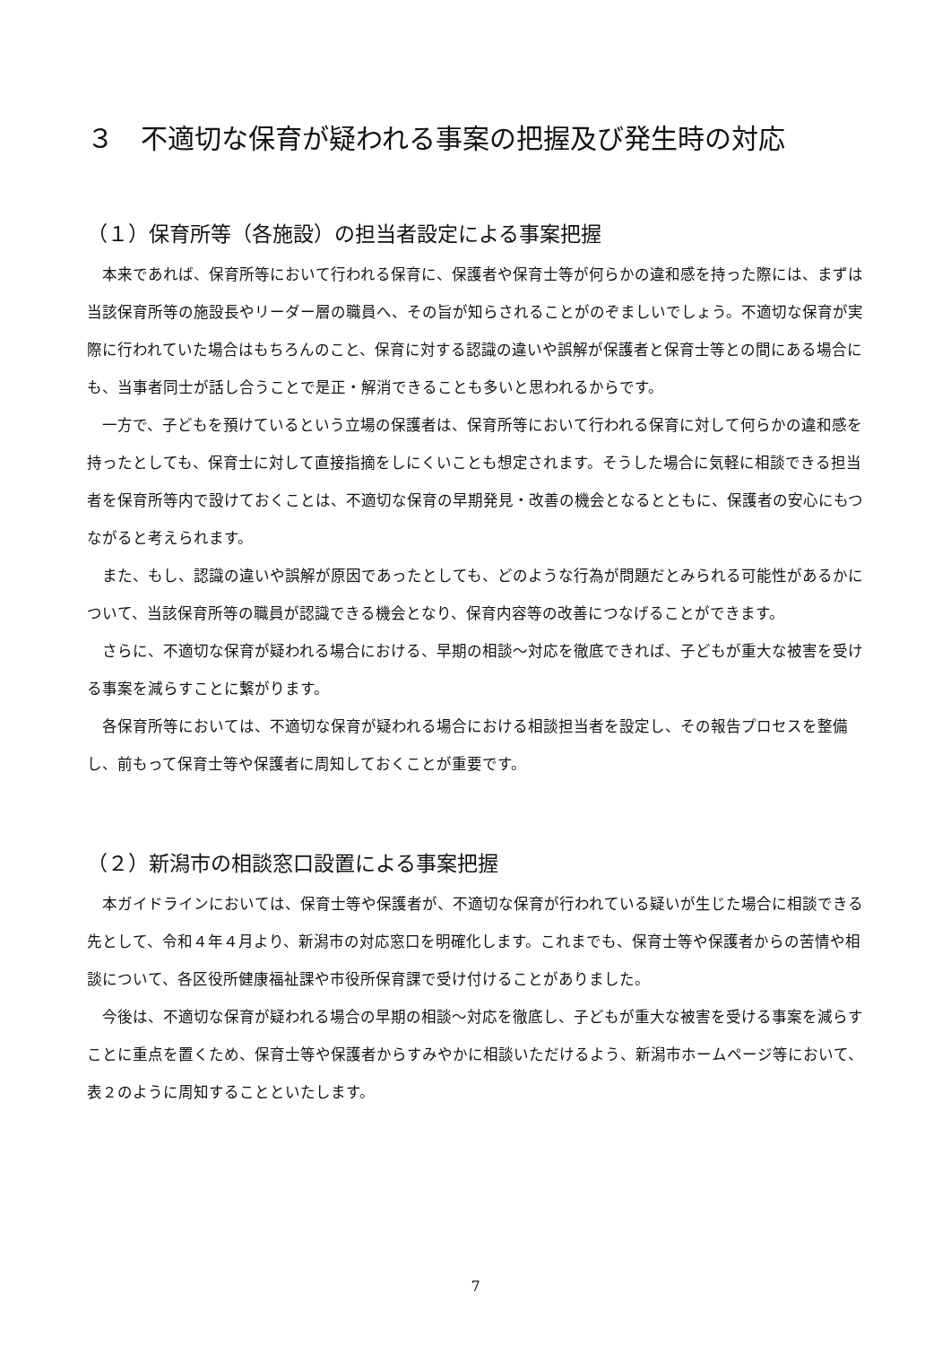３　不適切な保育が疑われる事案の把握及び発生時の対応
（１）保育所等（各施設）の担当者設定による事案把握
本来であれば、保育所等において行われる保育に、保護者や保育士等が何らかの違和感を持った際には、まずは当該保育所等の施設長やリーダー層の職員へ、その旨が知らされることがのぞましいでしょう。不適切な保育が実際に行われていた場合はもちろんのこと、保育に対する認識の違いや誤解が保護者と保育士等との間にある場合にも、当事者同士が話し合うことで是正・解消できることも多いと思われるからです。
一方で、子どもを預けているという立場の保護者は、保育所等において行われる保育に対して何らかの違和感を持ったとしても、保育士に対して直接指摘をしにくいことも想定されます。そうした場合に気軽に相談できる担当者を保育所等内で設けておくことは、不適切な保育の早期発見・改善の機会となるとともに、保護者の安心にもつながると考えられます。
また、もし、認識の違いや誤解が原因であったとしても、どのような行為が問題だとみられる可能性があるかについて、当該保育所等の職員が認識できる機会となり、保育内容等の改善につなげることができます。
さらに、不適切な保育が疑われる場合における、早期の相談～対応を徹底できれば、子どもが重大な被害を受ける事案を減らすことに繋がります。
各保育所等においては、不適切な保育が疑われる場合における相談担当者を設定し、その報告プロセスを整備し、前もって保育士等や保護者に周知しておくことが重要です。
（２）新潟市の相談窓口設置による事案把握
本ガイドラインにおいては、保育士等や保護者が、不適切な保育が行われている疑いが生じた場合に相談できる先として、令和４年４月より、新潟市の対応窓口を明確化します。これまでも、保育士等や保護者からの苦情や相談について、各区役所健康福祉課や市役所保育課で受け付けることがありました。
今後は、不適切な保育が疑われる場合の早期の相談～対応を徹底し、子どもが重大な被害を受ける事案を減らすことに重点を置くため、保育士等や保護者からすみやかに相談いただけるよう、新潟市ホームページ等において、表２のように周知することといたします。
7